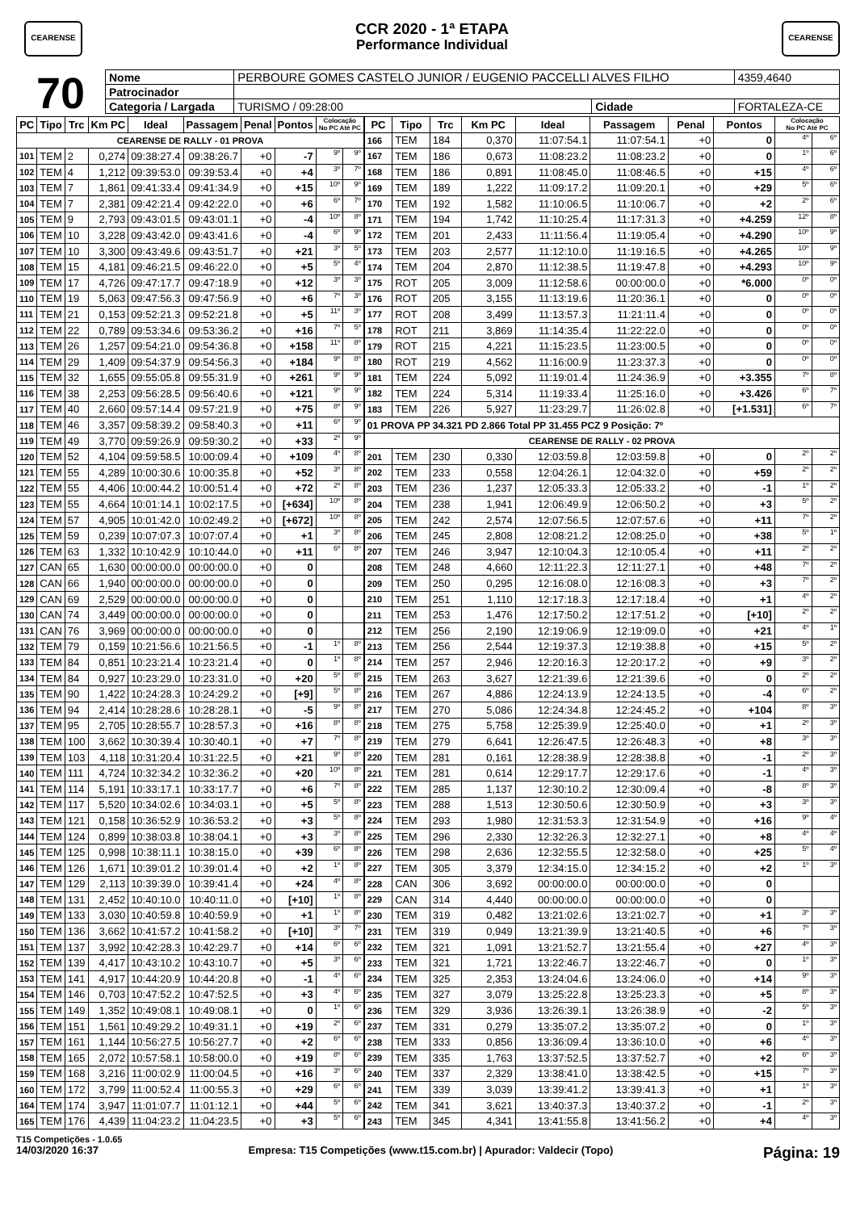CEARENSE
CCR 2020 - 1ª ETAPA
Performance Individual
CEARENSE
70
| Nome | PERBOURE GOMES CASTELO JUNIOR / EUGENIO PACCELLI ALVES FILHO | | | 4359,4640 |
| Patrocinador | | | | |
| Categoria / Largada | TURISMO / 09:28:00 | Cidade | FORTALEZA-CE | |
| PC | Tipo | Trc | Km PC | Ideal | Passagem | Penal | Pontos | Colocação No PC Até PC | |
| --- | --- | --- | --- | --- | --- | --- | --- | --- | --- |
| CEARENSE DE RALLY - 01 PROVA | | | | | | | | | |
| 101 | TEM | 2 | 0,274 | 09:38:27.4 | 09:38:26.7 | +0 | -7 | 9º | 9º |
| 102 | TEM | 4 | 1,212 | 09:39:53.0 | 09:39:53.4 | +0 | +4 | 3º | 7º |
| 103 | TEM | 7 | 1,861 | 09:41:33.4 | 09:41:34.9 | +0 | +15 | 10º | 9º |
| 104 | TEM | 7 | 2,381 | 09:42:21.4 | 09:42:22.0 | +0 | +6 | 6º | 7º |
| 105 | TEM | 9 | 2,793 | 09:43:01.5 | 09:43:01.1 | +0 | -4 | 10º | 8º |
| 106 | TEM | 10 | 3,228 | 09:43:42.0 | 09:43:41.6 | +0 | -4 | 6º | 9º |
| 107 | TEM | 10 | 3,300 | 09:43:49.6 | 09:43:51.7 | +0 | +21 | 3º | 5º |
| 108 | TEM | 15 | 4,181 | 09:46:21.5 | 09:46:22.0 | +0 | +5 | 5º | 4º |
| 109 | TEM | 17 | 4,726 | 09:47:17.7 | 09:47:18.9 | +0 | +12 | 3º | 3º |
| 110 | TEM | 19 | 5,063 | 09:47:56.3 | 09:47:56.9 | +0 | +6 | 7º | 3º |
| 111 | TEM | 21 | 0,153 | 09:52:21.3 | 09:52:21.8 | +0 | +5 | 11º | 3º |
| 112 | TEM | 22 | 0,789 | 09:53:34.6 | 09:53:36.2 | +0 | +16 | 7º | 5º |
| 113 | TEM | 26 | 1,257 | 09:54:21.0 | 09:54:36.8 | +0 | +158 | 11º | 8º |
| 114 | TEM | 29 | 1,409 | 09:54:37.9 | 09:54:56.3 | +0 | +184 | 9º | 8º |
| 115 | TEM | 32 | 1,655 | 09:55:05.8 | 09:55:31.9 | +0 | +261 | 9º | 9º |
| 116 | TEM | 38 | 2,253 | 09:56:28.5 | 09:56:40.6 | +0 | +121 | 9º | 9º |
| 117 | TEM | 40 | 2,660 | 09:57:14.4 | 09:57:21.9 | +0 | +75 | 8º | 9º |
| 118 | TEM | 46 | 3,357 | 09:58:39.2 | 09:58:40.3 | +0 | +11 | 6º | 9º |
| 119 | TEM | 49 | 3,770 | 09:59:26.9 | 09:59:30.2 | +0 | +33 | 2º | 9º |
| 120 | TEM | 52 | 4,104 | 09:59:58.5 | 10:00:09.4 | +0 | +109 | 4º | 8º |
| 121 | TEM | 55 | 4,289 | 10:00:30.6 | 10:00:35.8 | +0 | +52 | 3º | 8º |
| 122 | TEM | 55 | 4,406 | 10:00:44.2 | 10:00:51.4 | +0 | +72 | 2º | 8º |
| 123 | TEM | 55 | 4,664 | 10:01:14.1 | 10:02:17.5 | +0 | [+634] | 10º | 8º |
| 124 | TEM | 57 | 4,905 | 10:01:42.0 | 10:02:49.2 | +0 | [+672] | 10º | 8º |
| 125 | TEM | 59 | 0,239 | 10:07:07.3 | 10:07:07.4 | +0 | +1 | 3º | 8º |
| 126 | TEM | 63 | 1,332 | 10:10:42.9 | 10:10:44.0 | +0 | +11 | 6º | 8º |
| 127 | CAN | 65 | 1,630 | 00:00:00.0 | 00:00:00.0 | +0 | 0 | | |
| 128 | CAN | 66 | 1,940 | 00:00:00.0 | 00:00:00.0 | +0 | 0 | | |
| 129 | CAN | 69 | 2,529 | 00:00:00.0 | 00:00:00.0 | +0 | 0 | | |
| 130 | CAN | 74 | 3,449 | 00:00:00.0 | 00:00:00.0 | +0 | 0 | | |
| 131 | CAN | 76 | 3,969 | 00:00:00.0 | 00:00:00.0 | +0 | 0 | | |
| 132 | TEM | 79 | 0,159 | 10:21:56.6 | 10:21:56.5 | +0 | -1 | 1º | 8º |
| 133 | TEM | 84 | 0,851 | 10:23:21.4 | 10:23:21.4 | +0 | 0 | 1º | 8º |
| 134 | TEM | 84 | 0,927 | 10:23:29.0 | 10:23:31.0 | +0 | +20 | 5º | 8º |
| 135 | TEM | 90 | 1,422 | 10:24:28.3 | 10:24:29.2 | +0 | [+9] | 5º | 8º |
| 136 | TEM | 94 | 2,414 | 10:28:28.6 | 10:28:28.1 | +0 | -5 | 9º | 8º |
| 137 | TEM | 95 | 2,705 | 10:28:55.7 | 10:28:57.3 | +0 | +16 | 8º | 8º |
| 138 | TEM | 100 | 3,662 | 10:30:39.4 | 10:30:40.1 | +0 | +7 | 7º | 8º |
| 139 | TEM | 103 | 4,118 | 10:31:20.4 | 10:31:22.5 | +0 | +21 | 9º | 8º |
| 140 | TEM | 111 | 4,724 | 10:32:34.2 | 10:32:36.2 | +0 | +20 | 10º | 8º |
| 141 | TEM | 114 | 5,191 | 10:33:17.1 | 10:33:17.7 | +0 | +6 | 7º | 8º |
| 142 | TEM | 117 | 5,520 | 10:34:02.6 | 10:34:03.1 | +0 | +5 | 5º | 8º |
| 143 | TEM | 121 | 0,158 | 10:36:52.9 | 10:36:53.2 | +0 | +3 | 5º | 8º |
| 144 | TEM | 124 | 0,899 | 10:38:03.8 | 10:38:04.1 | +0 | +3 | 3º | 8º |
| 145 | TEM | 125 | 0,998 | 10:38:11.1 | 10:38:15.0 | +0 | +39 | 6º | 8º |
| 146 | TEM | 126 | 1,671 | 10:39:01.2 | 10:39:01.4 | +0 | +2 | 1º | 8º |
| 147 | TEM | 129 | 2,113 | 10:39:39.0 | 10:39:41.4 | +0 | +24 | 4º | 8º |
| 148 | TEM | 131 | 2,452 | 10:40:10.0 | 10:40:11.0 | +0 | [+10] | 1º | 8º |
| 149 | TEM | 133 | 3,030 | 10:40:59.8 | 10:40:59.9 | +0 | +1 | 1º | 8º |
| 150 | TEM | 136 | 3,662 | 10:41:57.2 | 10:41:58.2 | +0 | [+10] | 3º | 7º |
| 151 | TEM | 137 | 3,992 | 10:42:28.3 | 10:42:29.7 | +0 | +14 | 6º | 6º |
| 152 | TEM | 139 | 4,417 | 10:43:10.2 | 10:43:10.7 | +0 | +5 | 3º | 6º |
| 153 | TEM | 141 | 4,917 | 10:44:20.9 | 10:44:20.8 | +0 | -1 | 4º | 6º |
| 154 | TEM | 146 | 0,703 | 10:47:52.2 | 10:47:52.5 | +0 | +3 | 4º | 6º |
| 155 | TEM | 149 | 1,352 | 10:49:08.1 | 10:49:08.1 | +0 | 0 | 1º | 6º |
| 156 | TEM | 151 | 1,561 | 10:49:29.2 | 10:49:31.1 | +0 | +19 | 2º | 6º |
| 157 | TEM | 161 | 1,144 | 10:56:27.5 | 10:56:27.7 | +0 | +2 | 6º | 6º |
| 158 | TEM | 165 | 2,072 | 10:57:58.1 | 10:58:00.0 | +0 | +19 | 8º | 6º |
| 159 | TEM | 168 | 3,216 | 11:00:02.9 | 11:00:04.5 | +0 | +16 | 3º | 6º |
| 160 | TEM | 172 | 3,799 | 11:00:52.4 | 11:00:55.3 | +0 | +29 | 6º | 6º |
| 164 | TEM | 174 | 3,947 | 11:01:07.7 | 11:01:12.1 | +0 | +44 | 5º | 6º |
| 165 | TEM | 176 | 4,439 | 11:04:23.2 | 11:04:23.5 | +0 | +3 | 5º | 6º |
| PC | Tipo | Trc | Km PC | Ideal | Passagem | Penal | Pontos | Colocação No PC Até PC | |
| --- | --- | --- | --- | --- | --- | --- | --- | --- | --- |
| 166 | TEM | 184 | 0,370 | 11:07:54.1 | 11:07:54.1 | +0 | 0 | 4º | 6º |
| 167 | TEM | 186 | 0,673 | 11:08:23.2 | 11:08:23.2 | +0 | 0 | 1º | 6º |
| 168 | TEM | 186 | 0,891 | 11:08:45.0 | 11:08:46.5 | +0 | +15 | 4º | 6º |
| 169 | TEM | 189 | 1,222 | 11:09:17.2 | 11:09:20.1 | +0 | +29 | 5º | 6º |
| 170 | TEM | 192 | 1,582 | 11:10:06.5 | 11:10:06.7 | +0 | +2 | 2º | 6º |
| 171 | TEM | 194 | 1,742 | 11:10:25.4 | 11:17:31.3 | +0 | +4.259 | 12º | 8º |
| 172 | TEM | 201 | 2,433 | 11:11:56.4 | 11:19:05.4 | +0 | +4.290 | 10º | 9º |
| 173 | TEM | 203 | 2,577 | 11:12:10.0 | 11:19:16.5 | +0 | +4.265 | 10º | 9º |
| 174 | TEM | 204 | 2,870 | 11:12:38.5 | 11:19:47.8 | +0 | +4.293 | 10º | 9º |
| 175 | ROT | 205 | 3,009 | 11:12:58.6 | 00:00:00.0 | +0 | *6.000 | 0º | 0º |
| 176 | ROT | 205 | 3,155 | 11:13:19.6 | 11:20:36.1 | +0 | 0 | 0º | 0º |
| 177 | ROT | 208 | 3,499 | 11:13:57.3 | 11:21:11.4 | +0 | 0 | 0º | 0º |
| 178 | ROT | 211 | 3,869 | 11:14:35.4 | 11:22:22.0 | +0 | 0 | 0º | 0º |
| 179 | ROT | 215 | 4,221 | 11:15:23.5 | 11:23:00.5 | +0 | 0 | 0º | 0º |
| 180 | ROT | 219 | 4,562 | 11:16:00.9 | 11:23:37.3 | +0 | 0 | 0º | 0º |
| 181 | TEM | 224 | 5,092 | 11:19:01.4 | 11:24:36.9 | +0 | +3.355 | 7º | 8º |
| 182 | TEM | 224 | 5,314 | 11:19:33.4 | 11:25:16.0 | +0 | +3.426 | 6º | 7º |
| 183 | TEM | 226 | 5,927 | 11:23:29.7 | 11:26:02.8 | +0 | [+1.531] | 6º | 7º |
| 01 PROVA PP 34.321 PD 2.866 Total PP 31.455 PCZ 9 Posição: 7º | | | | | | | | | |
| CEARENSE DE RALLY - 02 PROVA | | | | | | | | | |
| 201 | TEM | 230 | 0,330 | 12:03:59.8 | 12:03:59.8 | +0 | 0 | 2º | 2º |
| 202 | TEM | 233 | 0,558 | 12:04:26.1 | 12:04:32.0 | +0 | +59 | 2º | 2º |
| 203 | TEM | 236 | 1,237 | 12:05:33.3 | 12:05:33.2 | +0 | -1 | 1º | 2º |
| 204 | TEM | 238 | 1,941 | 12:06:49.9 | 12:06:50.2 | +0 | +3 | 5º | 2º |
| 205 | TEM | 242 | 2,574 | 12:07:56.5 | 12:07:57.6 | +0 | +11 | 7º | 2º |
| 206 | TEM | 245 | 2,808 | 12:08:21.2 | 12:08:25.0 | +0 | +38 | 5º | 1º |
| 207 | TEM | 246 | 3,947 | 12:10:04.3 | 12:10:05.4 | +0 | +11 | 2º | 2º |
| 208 | TEM | 248 | 4,660 | 12:11:22.3 | 12:11:27.1 | +0 | +48 | 7º | 2º |
| 209 | TEM | 250 | 0,295 | 12:16:08.0 | 12:16:08.3 | +0 | +3 | 7º | 2º |
| 210 | TEM | 251 | 1,110 | 12:17:18.3 | 12:17:18.4 | +0 | +1 | 4º | 2º |
| 211 | TEM | 253 | 1,476 | 12:17:50.2 | 12:17:51.2 | +0 | [+10] | 2º | 2º |
| 212 | TEM | 256 | 2,190 | 12:19:06.9 | 12:19:09.0 | +0 | +21 | 4º | 1º |
| 213 | TEM | 256 | 2,544 | 12:19:37.3 | 12:19:38.8 | +0 | +15 | 5º | 2º |
| 214 | TEM | 257 | 2,946 | 12:20:16.3 | 12:20:17.2 | +0 | +9 | 3º | 2º |
| 215 | TEM | 263 | 3,627 | 12:21:39.6 | 12:21:39.6 | +0 | 0 | 2º | 2º |
| 216 | TEM | 267 | 4,886 | 12:24:13.9 | 12:24:13.5 | +0 | -4 | 6º | 2º |
| 217 | TEM | 270 | 5,086 | 12:24:34.8 | 12:24:45.2 | +0 | +104 | 8º | 3º |
| 218 | TEM | 275 | 5,758 | 12:25:39.9 | 12:25:40.0 | +0 | +1 | 2º | 3º |
| 219 | TEM | 279 | 6,641 | 12:26:47.5 | 12:26:48.3 | +0 | +8 | 3º | 3º |
| 220 | TEM | 281 | 0,161 | 12:28:38.9 | 12:28:38.8 | +0 | -1 | 2º | 3º |
| 221 | TEM | 281 | 0,614 | 12:29:17.7 | 12:29:17.6 | +0 | -1 | 4º | 3º |
| 222 | TEM | 285 | 1,137 | 12:30:10.2 | 12:30:09.4 | +0 | -8 | 8º | 3º |
| 223 | TEM | 288 | 1,513 | 12:30:50.6 | 12:30:50.9 | +0 | +3 | 3º | 3º |
| 224 | TEM | 293 | 1,980 | 12:31:53.3 | 12:31:54.9 | +0 | +16 | 9º | 4º |
| 225 | TEM | 296 | 2,330 | 12:32:26.3 | 12:32:27.1 | +0 | +8 | 4º | 4º |
| 226 | TEM | 298 | 2,636 | 12:32:55.5 | 12:32:58.0 | +0 | +25 | 5º | 4º |
| 227 | TEM | 305 | 3,379 | 12:34:15.0 | 12:34:15.2 | +0 | +2 | 1º | 3º |
| 228 | CAN | 306 | 3,692 | 00:00:00.0 | 00:00:00.0 | +0 | 0 | | |
| 229 | CAN | 314 | 4,440 | 00:00:00.0 | 00:00:00.0 | +0 | 0 | | |
| 230 | TEM | 319 | 0,482 | 13:21:02.6 | 13:21:02.7 | +0 | +1 | 3º | 3º |
| 231 | TEM | 319 | 0,949 | 13:21:39.9 | 13:21:40.5 | +0 | +6 | 7º | 3º |
| 232 | TEM | 321 | 1,091 | 13:21:52.7 | 13:21:55.4 | +0 | +27 | 4º | 3º |
| 233 | TEM | 321 | 1,721 | 13:22:46.7 | 13:22:46.7 | +0 | 0 | 1º | 3º |
| 234 | TEM | 325 | 2,353 | 13:24:04.6 | 13:24:06.0 | +0 | +14 | 9º | 3º |
| 235 | TEM | 327 | 3,079 | 13:25:22.8 | 13:25:23.3 | +0 | +5 | 8º | 3º |
| 236 | TEM | 329 | 3,936 | 13:26:39.1 | 13:26:38.9 | +0 | -2 | 5º | 3º |
| 237 | TEM | 331 | 0,279 | 13:35:07.2 | 13:35:07.2 | +0 | 0 | 1º | 3º |
| 238 | TEM | 333 | 0,856 | 13:36:09.4 | 13:36:10.0 | +0 | +6 | 4º | 3º |
| 239 | TEM | 335 | 1,763 | 13:37:52.5 | 13:37:52.7 | +0 | +2 | 6º | 3º |
| 240 | TEM | 337 | 2,329 | 13:38:41.0 | 13:38:42.5 | +0 | +15 | 7º | 3º |
| 241 | TEM | 339 | 3,039 | 13:39:41.2 | 13:39:41.3 | +0 | +1 | 1º | 3º |
| 242 | TEM | 341 | 3,621 | 13:40:37.3 | 13:40:37.2 | +0 | -1 | 2º | 3º |
| 243 | TEM | 345 | 4,341 | 13:41:55.8 | 13:41:56.2 | +0 | +4 | 4º | 3º |
T15 Competições - 1.0.65
14/03/2020 16:37 Empresa: T15 Competições (www.t15.com.br) | Apurador: Valdecir (Topo) Página: 19